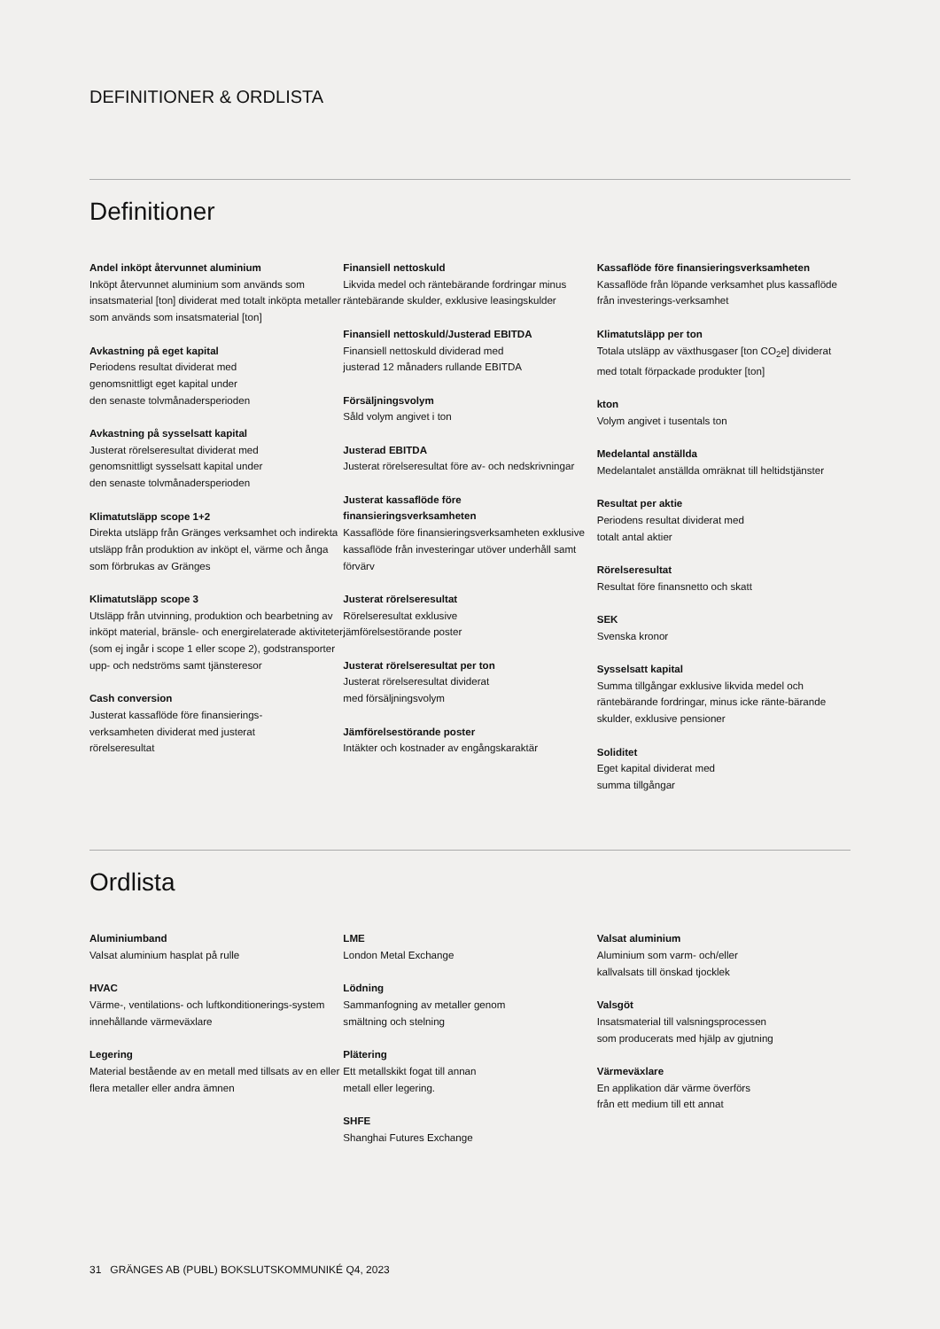DEFINITIONER & ORDLISTA
Definitioner
Andel inköpt återvunnet aluminium
Inköpt återvunnet aluminium som används som insatsmaterial [ton] dividerat med totalt inköpta metaller som används som insatsmaterial [ton]
Avkastning på eget kapital
Periodens resultat dividerat med
genomsnittligt eget kapital under
den senaste tolvmånadersperioden
Avkastning på sysselsatt kapital
Justerat rörelseresultat dividerat med
genomsnittligt sysselsatt kapital under
den senaste tolvmånadersperioden
Klimatutsläpp scope 1+2
Direkta utsläpp från Gränges verksamhet och indirekta utsläpp från produktion av inköpt el, värme och ånga som förbrukas av Gränges
Klimatutsläpp scope 3
Utsläpp från utvinning, produktion och bearbetning av inköpt material, bränsle- och energirelaterade aktiviteter (som ej ingår i scope 1 eller scope 2), godstransporter upp- och nedströms samt tjänsteresor
Cash conversion
Justerat kassaflöde före finansierings-
verksamheten dividerat med justerat
rörelseresultat
Finansiell nettoskuld
Likvida medel och räntebärande fordringar minus räntebärande skulder, exklusive leasingskulder
Finansiell nettoskuld/Justerad EBITDA
Finansiell nettoskuld dividerad med
justerad 12 månaders rullande EBITDA
Försäljningsvolym
Såld volym angivet i ton
Justerad EBITDA
Justerat rörelseresultat före av- och nedskrivningar
Justerat kassaflöde före finansieringsverksamheten
Kassaflöde före finansieringsverksamheten exklusive kassaflöde från investeringar utöver underhåll samt förvärv
Justerat rörelseresultat
Rörelseresultat exklusive
jämförelsestörande poster
Justerat rörelseresultat per ton
Justerat rörelseresultat dividerat
med försäljningsvolym
Jämförelsestörande poster
Intäkter och kostnader av engångskaraktär
Kassaflöde före finansieringsverksamheten
Kassaflöde från löpande verksamhet plus kassaflöde från investerings-verksamhet
Klimatutsläpp per ton
Totala utsläpp av växthusgaser [ton CO<sub>2</sub>e] dividerat med totalt förpackade produkter [ton]
kton
Volym angivet i tusentals ton
Medelantal anställda
Medelantalet anställda omräknat till heltidstjänster
Resultat per aktie
Periodens resultat dividerat med
totalt antal aktier
Rörelseresultat
Resultat före finansnetto och skatt
SEK
Svenska kronor
Sysselsatt kapital
Summa tillgångar exklusive likvida medel och räntebärande fordringar, minus icke ränte-bärande skulder, exklusive pensioner
Soliditet
Eget kapital dividerat med
summa tillgångar
Ordlista
Aluminiumband
Valsat aluminium hasplat på rulle
HVAC
Värme-, ventilations- och luftkonditionerings-system innehållande värmeväxlare
Legering
Material bestående av en metall med tillsats av en eller flera metaller eller andra ämnen
LME
London Metal Exchange
Lödning
Sammanfogning av metaller genom
smältning och stelning
Plätering
Ett metallskikt fogat till annan
metall eller legering.
SHFE
Shanghai Futures Exchange
Valsat aluminium
Aluminium som varm- och/eller
kallvalsats till önskad tjocklek
Valsgöt
Insatsmaterial till valsningsprocessen
som producerats med hjälp av gjutning
Värmeväxlare
En applikation där värme överförs
från ett medium till ett annat
31 GRÄNGES AB (PUBL) BOKSLUTSKOMMUNIKÉ Q4, 2023